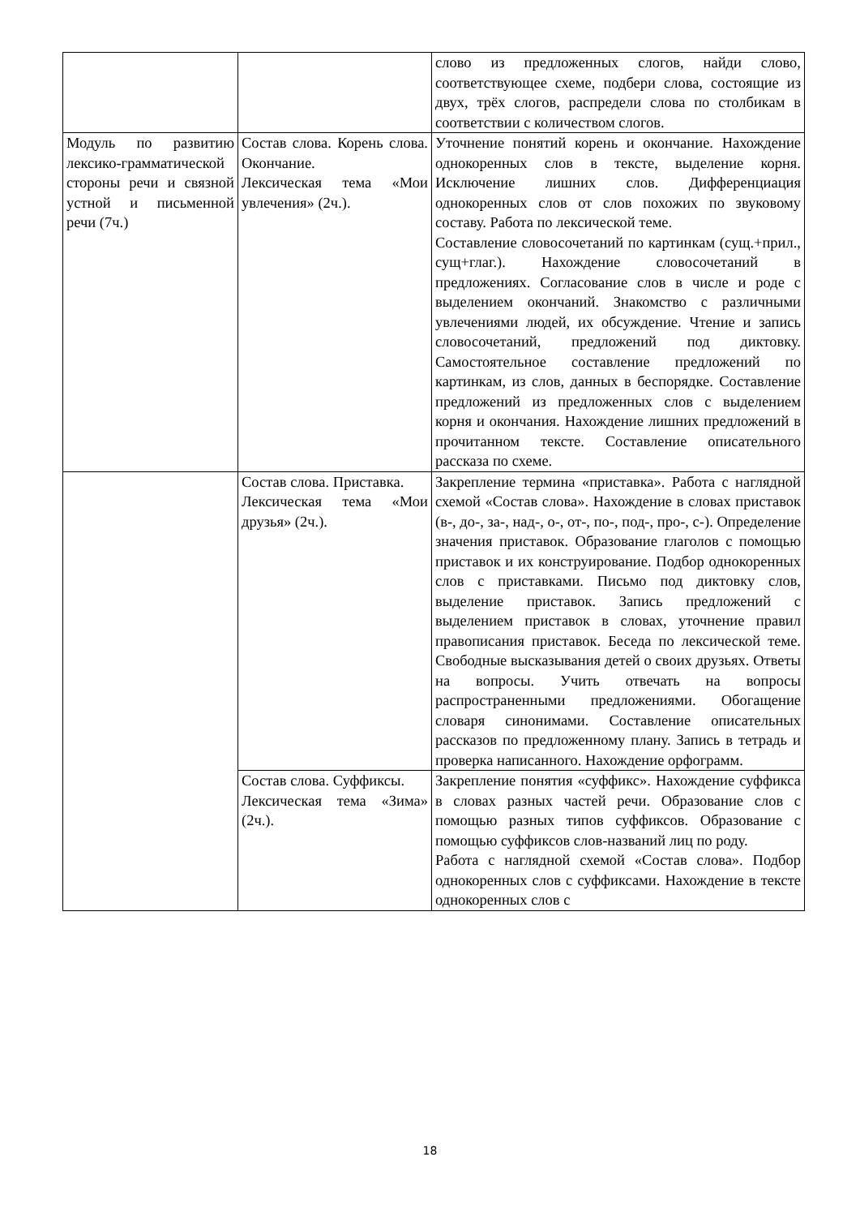| | | слово из предложенных слогов, найди слово, соответствующее схеме, подбери слова, состоящие из двух, трёх слогов, распредели слова по столбикам в соответствии с количеством слогов. |
| Модуль по развитию лексико-грамматической стороны речи и связной устной и письменной речи (7ч.) | Состав слова. Корень слова. Окончание. Лексическая тема «Мои увлечения» (2ч.). | Уточнение понятий корень и окончание. Нахождение однокоренных слов в тексте, выделение корня. Исключение лишних слов. Дифференциация однокоренных слов от слов похожих по звуковому составу. Работа по лексической теме. Составление словосочетаний по картинкам (сущ.+прил., сущ+глаг.). Нахождение словосочетаний в предложениях. Согласование слов в числе и роде с выделением окончаний. Знакомство с различными увлечениями людей, их обсуждение. Чтение и запись словосочетаний, предложений под диктовку. Самостоятельное составление предложений по картинкам, из слов, данных в беспорядке. Составление предложений из предложенных слов с выделением корня и окончания. Нахождение лишних предложений в прочитанном тексте. Составление описательного рассказа по схеме. |
| | Состав слова. Приставка. Лексическая тема «Мои друзья» (2ч.). | Закрепление термина «приставка». Работа с наглядной схемой «Состав слова». Нахождение в словах приставок (в-, до-, за-, над-, о-, от-, по-, под-, про-, с-). Определение значения приставок. Образование глаголов с помощью приставок и их конструирование. Подбор однокоренных слов с приставками. Письмо под диктовку слов, выделение приставок. Запись предложений с выделением приставок в словах, уточнение правил правописания приставок. Беседа по лексической теме. Свободные высказывания детей о своих друзьях. Ответы на вопросы. Учить отвечать на вопросы распространенными предложениями. Обогащение словаря синонимами. Составление описательных рассказов по предложенному плану. Запись в тетрадь и проверка написанного. Нахождение орфограмм. |
| | Состав слова. Суффиксы. Лексическая тема «Зима» (2ч.). | Закрепление понятия «суффикс». Нахождение суффикса в словах разных частей речи. Образование слов с помощью разных типов суффиксов. Образование с помощью суффиксов слов-названий лиц по роду. Работа с наглядной схемой «Состав слова». Подбор однокоренных слов с суффиксами. Нахождение в тексте однокоренных слов с |
18